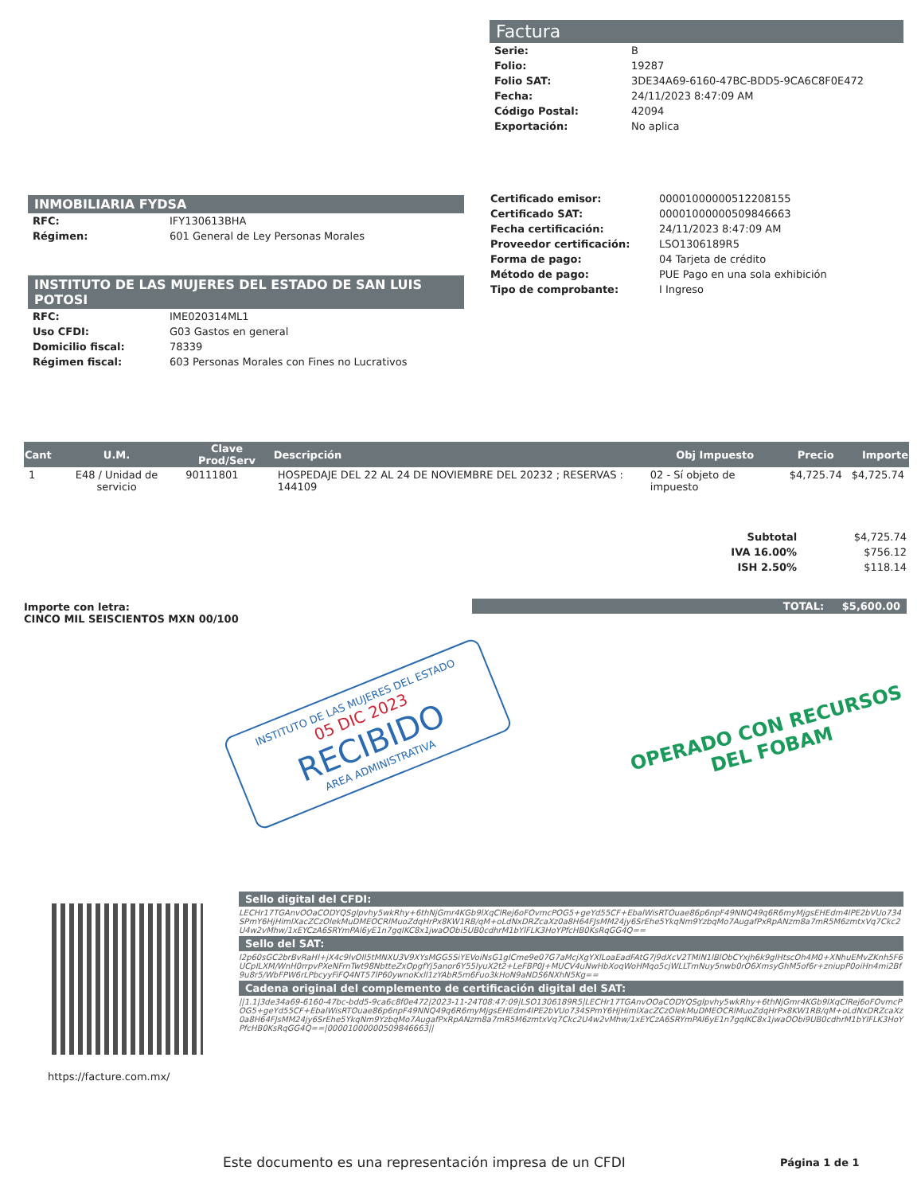Factura
| Serie: | B |
| Folio: | 19287 |
| Folio SAT: | 3DE34A69-6160-47BC-BDD5-9CA6C8F0E472 |
| Fecha: | 24/11/2023 8:47:09 AM |
| Código Postal: | 42094 |
| Exportación: | No aplica |
INMOBILIARIA FYDSA
| RFC: | IFY130613BHA |
| Régimen: | 601 General de Ley Personas Morales |
INSTITUTO DE LAS MUJERES DEL ESTADO DE SAN LUIS POTOSI
| RFC: | IME020314ML1 |
| Uso CFDI: | G03 Gastos en general |
| Domicilio fiscal: | 78339 |
| Régimen fiscal: | 603 Personas Morales con Fines no Lucrativos |
| Certificado emisor: | 00001000000512208155 |
| Certificado SAT: | 00001000000509846663 |
| Fecha certificación: | 24/11/2023 8:47:09 AM |
| Proveedor certificación: | LSO1306189R5 |
| Forma de pago: | 04 Tarjeta de crédito |
| Método de pago: | PUE Pago en una sola exhibición |
| Tipo de comprobante: | I Ingreso |
| Cant | U.M. | Clave Prod/Serv | Descripción | Obj Impuesto | Precio | Importe |
| --- | --- | --- | --- | --- | --- | --- |
| 1 | E48 / Unidad de servicio | 90111801 | HOSPEDAJE DEL 22 AL 24 DE NOVIEMBRE DEL 20232 ; RESERVAS : 144109 | 02 - Sí objeto de impuesto | $4,725.74 | $4,725.74 |
| Subtotal | $4,725.74 |
| IVA 16.00% | $756.12 |
| ISH 2.50% | $118.14 |
TOTAL: $5,600.00
Importe con letra:
CINCO MIL SEISCIENTOS MXN 00/100
INSTITUTO DE LAS MUJERES DEL ESTADO
05 DIC 2023
RECIBIDO
AREA ADMINISTRATIVA
OPERADO CON RECURSOS
DEL FOBAM
https://facture.com.mx/
Sello digital del CFDI:
LECHr17TGAnvOOaCODYQSglpvhy5wkRhy+6thNjGmr4KGb9lXqClRej6oFOvmcPOG5+geYd55CF+EbalWisRTOuae86p6npF49NNQ49q6R6myMjgsEHEdm4lPE2bVUo734SPmY6HjHimlXacZCzOlekMuDMEOCRlMuoZdqHrPx8KW1RB/qM+oLdNxDRZcaXz0a8H64FJsMM24jy6SrEhe5YkqNm9YzbqMo7AugafPxRpANzm8a7mR5M6zmtxVq7Ckc2U4w2vMhw/1xEYCzA6SRYmPAl6yE1n7gqlKC8x1jwaOObi5UB0cdhrM1bYlFLK3HoYPfcHB0KsRqGG4Q==
Sello del SAT:
l2p60sGC2brBvRaHl+jX4c9lvOlI5tMNXU3V9XYsMGG5SiYEVoiNsG1glCme9e07G7aMcjXgYXlLoaEadFAtG7j9dXcV2TMlN1lBlObCYxjh6k9glHtscOh4M0+XNhuEMvZKnh5F6UCpILXM/WnH0rrpvPXeNFrnTwt98NbtteZxOpgfYj5anor6Y55lyuX2t2+LeFBP0J+MUCV4uNwHbXoqWoHMqo5cjWLLTmNuy5nwb0rO6XmsyGhM5of6r+zniupP0oiHn4mi2Bf9u8r5/WbFPW6rLPbcyyFiFQ4NT57lP60ywnoKxll1zYAbR5m6Fuo3kHoN9aNDS6NXhN5Kg==
Cadena original del complemento de certificación digital del SAT:
||1.1|3de34a69-6160-47bc-bdd5-9ca6c8f0e472|2023-11-24T08:47:09|LSO1306189R5|LECHr17TGAnvOOaCODYQSglpvhy5wkRhy+6thNjGmr4KGb9lXqClRej6oFOvmcPOG5+geYd55CF+EbalWisRTOuae86p6npF49NNQ49q6R6myMjgsEHEdm4lPE2bVUo734SPmY6HjHimlXacZCzOlekMuDMEOCRlMuoZdqHrPx8KW1RB/qM+oLdNxDRZcaXz0a8H64FJsMM24jy6SrEhe5YkqNm9YzbqMo7AugafPxRpANzm8a7mR5M6zmtxVq7Ckc2U4w2vMhw/1xEYCzA6SRYmPAl6yE1n7gqlKC8x1jwaOObi9UB0cdhrM1bYlFLK3HoYPfcHB0KsRqGG4Q==|00001000000509846663||
Este documento es una representación impresa de un CFDI
Página 1 de 1